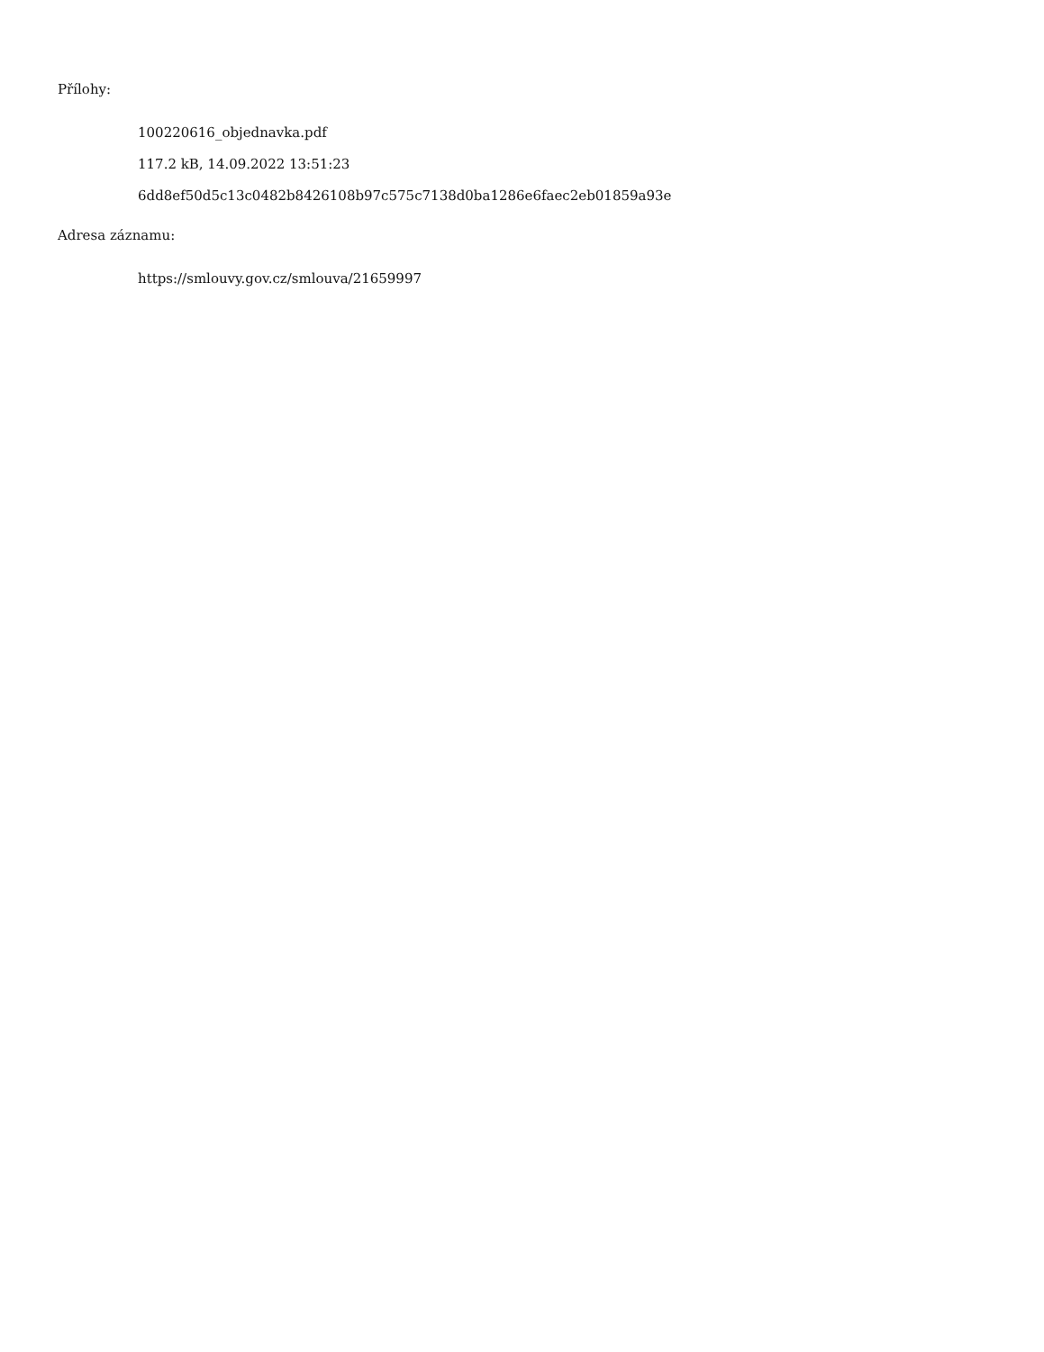Přílohy:
100220616_objednavka.pdf
117.2 kB, 14.09.2022 13:51:23
6dd8ef50d5c13c0482b8426108b97c575c7138d0ba1286e6faec2eb01859a93e
Adresa záznamu:
https://smlouvy.gov.cz/smlouva/21659997